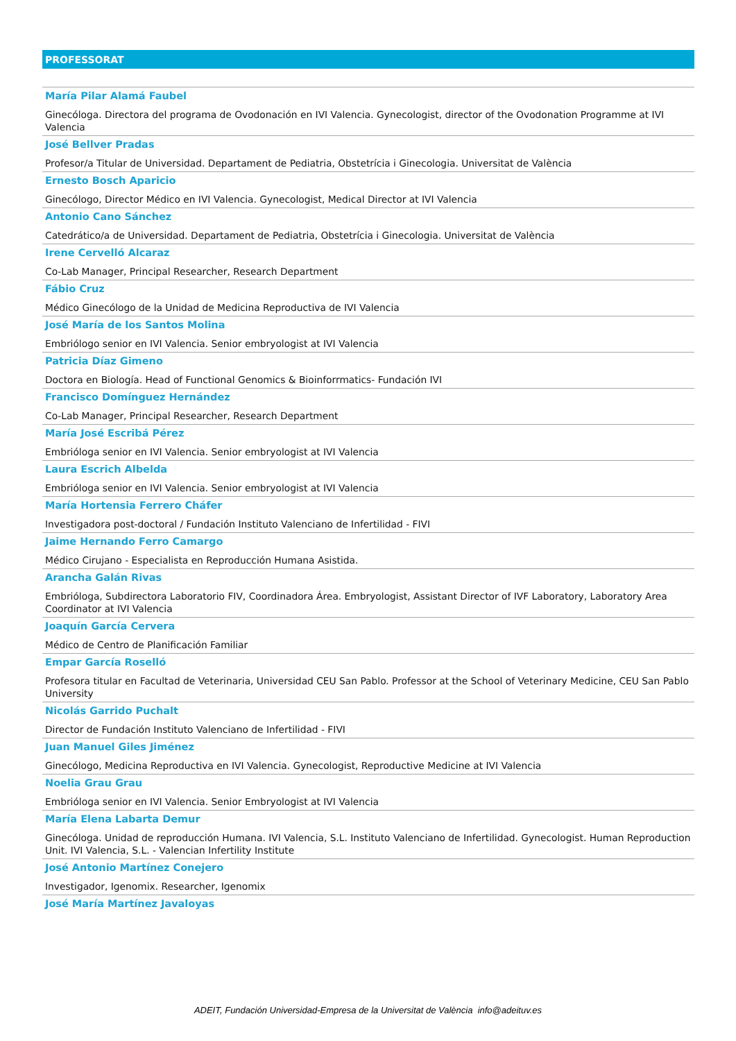PROFESSORAT
María Pilar Alamá Faubel
Ginecóloga. Directora del programa de Ovodonación en IVI Valencia. Gynecologist, director of the Ovodonation Programme at IVI Valencia
José Bellver Pradas
Profesor/a Titular de Universidad. Departament de Pediatria, Obstetrícia i Ginecologia. Universitat de València
Ernesto Bosch Aparicio
Ginecólogo, Director Médico en IVI Valencia. Gynecologist, Medical Director at IVI Valencia
Antonio Cano Sánchez
Catedrático/a de Universidad. Departament de Pediatria, Obstetrícia i Ginecologia. Universitat de València
Irene Cervelló Alcaraz
Co-Lab Manager, Principal Researcher, Research Department
Fábio Cruz
Médico Ginecólogo de la Unidad de Medicina Reproductiva de IVI Valencia
José María de los Santos Molina
Embriólogo senior en IVI Valencia. Senior embryologist at IVI Valencia
Patricia Díaz Gimeno
Doctora en Biología. Head of Functional Genomics & Bioinforrmatics- Fundación IVI
Francisco Domínguez Hernández
Co-Lab Manager, Principal Researcher, Research Department
María José Escribá Pérez
Embrióloga senior en IVI Valencia. Senior embryologist at IVI Valencia
Laura Escrich Albelda
Embrióloga senior en IVI Valencia. Senior embryologist at IVI Valencia
María Hortensia Ferrero Cháfer
Investigadora post-doctoral / Fundación Instituto Valenciano de Infertilidad - FIVI
Jaime Hernando Ferro Camargo
Médico Cirujano - Especialista en Reproducción Humana Asistida.
Arancha Galán Rivas
Embrióloga, Subdirectora Laboratorio FIV, Coordinadora Área. Embryologist, Assistant Director of IVF Laboratory, Laboratory Area Coordinator at IVI Valencia
Joaquín García Cervera
Médico de Centro de Planificación Familiar
Empar García Roselló
Profesora titular en Facultad de Veterinaria, Universidad CEU San Pablo. Professor at the School of Veterinary Medicine, CEU San Pablo University
Nicolás Garrido Puchalt
Director de Fundación Instituto Valenciano de Infertilidad - FIVI
Juan Manuel Giles Jiménez
Ginecólogo, Medicina Reproductiva en IVI Valencia. Gynecologist, Reproductive Medicine at IVI Valencia
Noelia Grau Grau
Embrióloga senior en IVI Valencia. Senior Embryologist at IVI Valencia
María Elena Labarta Demur
Ginecóloga. Unidad de reproducción Humana. IVI Valencia, S.L. Instituto Valenciano de Infertilidad. Gynecologist. Human Reproduction Unit. IVI Valencia, S.L. - Valencian Infertility Institute
José Antonio Martínez Conejero
Investigador, Igenomix. Researcher, Igenomix
José María Martínez Javaloyas
ADEIT, Fundación Universidad-Empresa de la Universitat de València info@adeituv.es